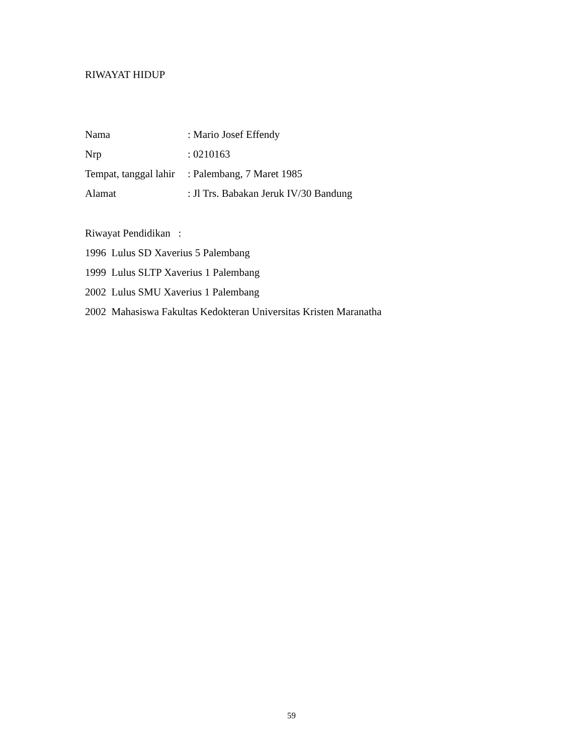RIWAYAT HIDUP
| Nama | : Mario Josef Effendy |
| Nrp | : 0210163 |
| Tempat, tanggal lahir | : Palembang, 7 Maret 1985 |
| Alamat | : Jl Trs. Babakan Jeruk IV/30 Bandung |
Riwayat Pendidikan :
1996 Lulus SD Xaverius 5 Palembang
1999 Lulus SLTP Xaverius 1 Palembang
2002 Lulus SMU Xaverius 1 Palembang
2002 Mahasiswa Fakultas Kedokteran Universitas Kristen Maranatha
59